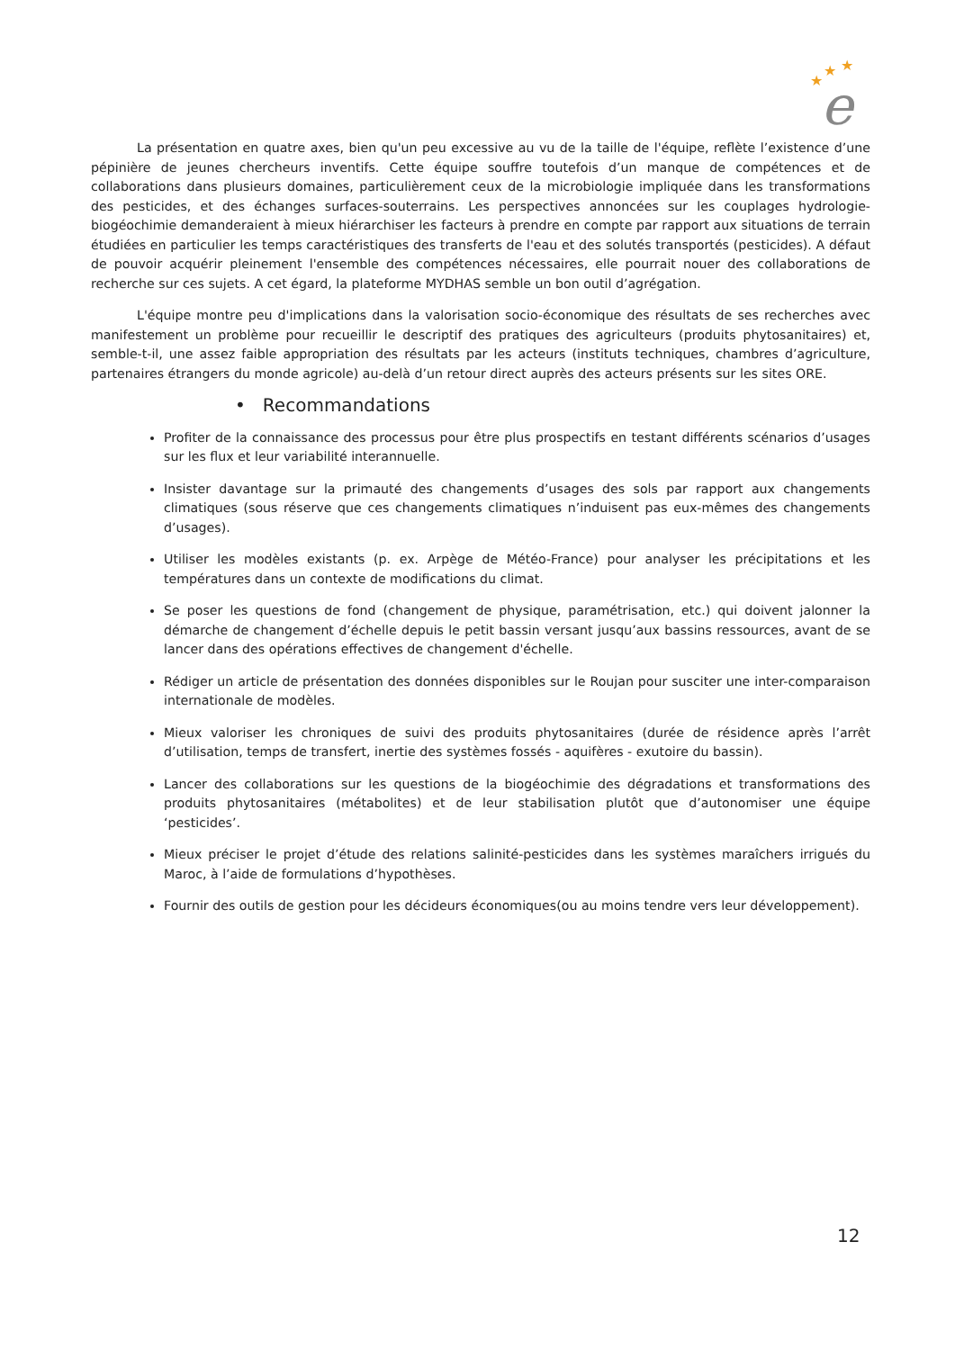★
★
★
e
La présentation en quatre axes, bien qu'un peu excessive au vu de la taille de l'équipe, reflète l’existence d’une pépinière de jeunes chercheurs inventifs. Cette équipe souffre toutefois d’un manque de compétences et de collaborations dans plusieurs domaines, particulièrement ceux de la microbiologie impliquée dans les transformations des pesticides, et des échanges surfaces-souterrains. Les perspectives annoncées sur les couplages hydrologie-biogéochimie demanderaient à mieux hiérarchiser les facteurs à prendre en compte par rapport aux situations de terrain étudiées en particulier les temps caractéristiques des transferts de l'eau et des solutés transportés (pesticides). A défaut de pouvoir acquérir pleinement l'ensemble des compétences nécessaires, elle pourrait nouer des collaborations de recherche sur ces sujets. A cet égard, la plateforme MYDHAS semble un bon outil d’agrégation.
L'équipe montre peu d'implications dans la valorisation socio-économique des résultats de ses recherches avec manifestement un problème pour recueillir le descriptif des pratiques des agriculteurs (produits phytosanitaires) et, semble-t-il, une assez faible appropriation des résultats par les acteurs (instituts techniques, chambres d’agriculture, partenaires étrangers du monde agricole) au-delà d’un retour direct auprès des acteurs présents sur les sites ORE.
• Recommandations
Profiter de la connaissance des processus pour être plus prospectifs en testant différents scénarios d’usages sur les flux et leur variabilité interannuelle.
Insister davantage sur la primauté des changements d’usages des sols par rapport aux changements climatiques (sous réserve que ces changements climatiques n’induisent pas eux-mêmes des changements d’usages).
Utiliser les modèles existants (p. ex. Arpège de Météo-France) pour analyser les précipitations et les températures dans un contexte de modifications du climat.
Se poser les questions de fond (changement de physique, paramétrisation, etc.) qui doivent jalonner la démarche de changement d’échelle depuis le petit bassin versant jusqu’aux bassins ressources, avant de se lancer dans des opérations effectives de changement d'échelle.
Rédiger un article de présentation des données disponibles sur le Roujan pour susciter une inter-comparaison internationale de modèles.
Mieux valoriser les chroniques de suivi des produits phytosanitaires (durée de résidence après l’arrêt d’utilisation, temps de transfert, inertie des systèmes fossés - aquifères - exutoire du bassin).
Lancer des collaborations sur les questions de la biogéochimie des dégradations et transformations des produits phytosanitaires (métabolites) et de leur stabilisation plutôt que d’autonomiser une équipe ‘pesticides’.
Mieux préciser le projet d’étude des relations salinité-pesticides dans les systèmes maraîchers irrigués du Maroc, à l’aide de formulations d’hypothèses.
Fournir des outils de gestion pour les décideurs économiques(ou au moins tendre vers leur développement).
12